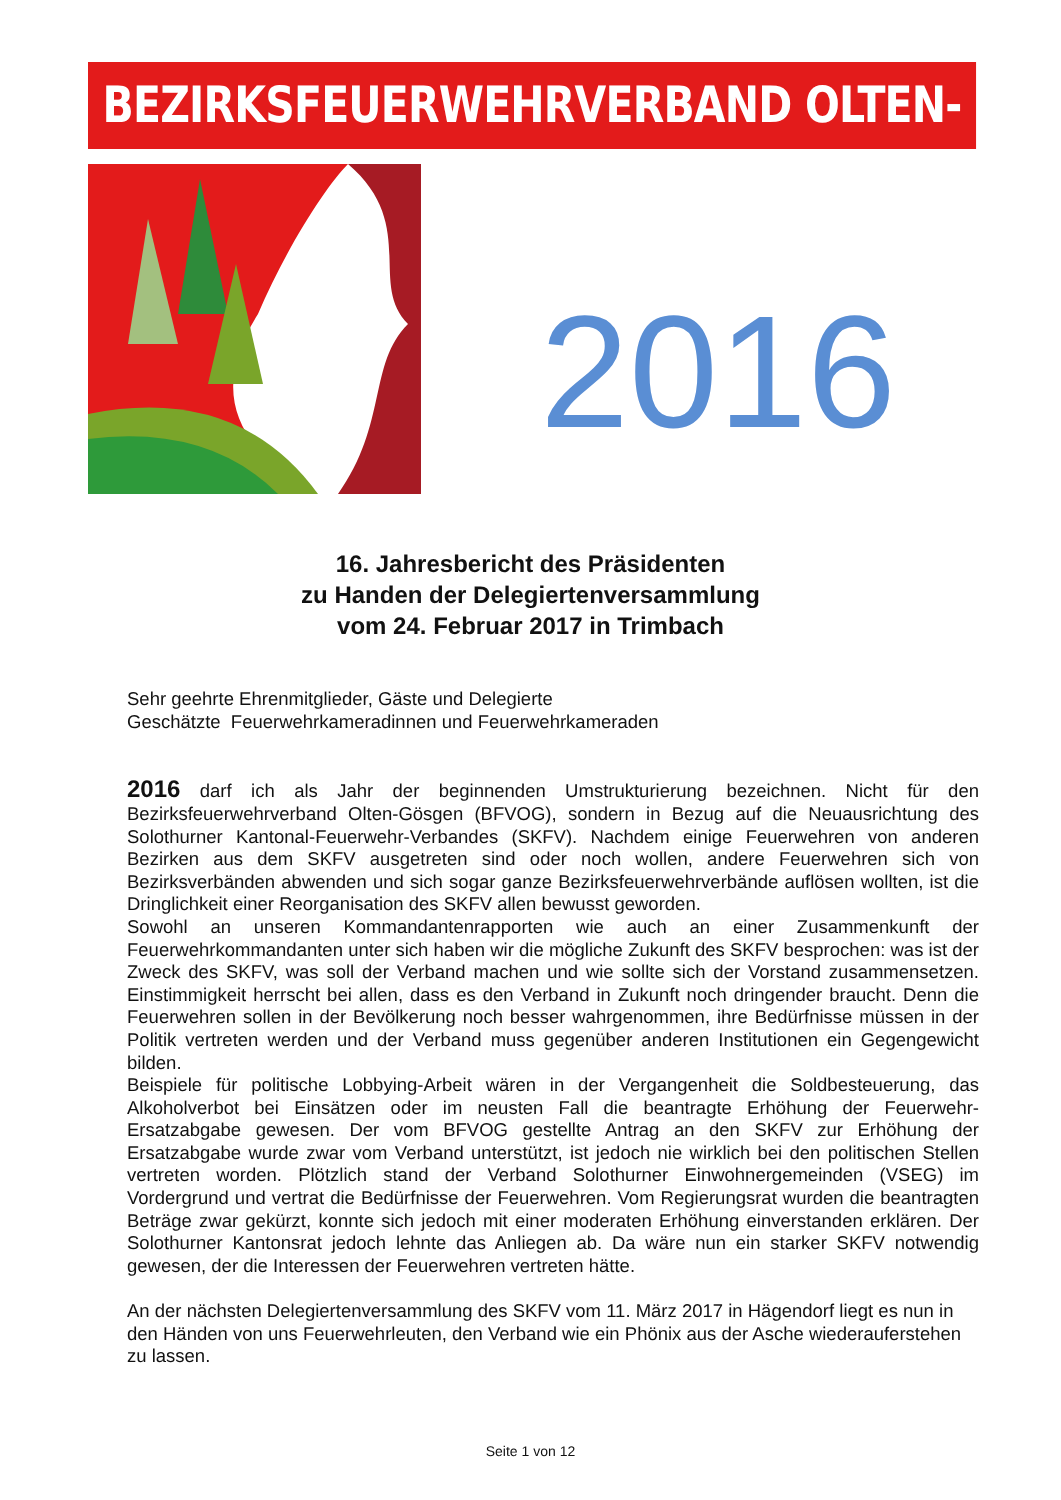BEZIRKSFEUERWEHRVERBAND OLTEN-GÖSGEN
2016
16. Jahresbericht des Präsidenten
zu Handen der Delegiertenversammlung
vom 24. Februar 2017 in Trimbach
Sehr geehrte Ehrenmitglieder, Gäste und Delegierte
Geschätzte Feuerwehrkameradinnen und Feuerwehrkameraden
2016 darf ich als Jahr der beginnenden Umstrukturierung bezeichnen. Nicht für den Bezirksfeuerwehrverband Olten-Gösgen (BFVOG), sondern in Bezug auf die Neuausrichtung des Solothurner Kantonal-Feuerwehr-Verbandes (SKFV). Nachdem einige Feuerwehren von anderen Bezirken aus dem SKFV ausgetreten sind oder noch wollen, andere Feuerwehren sich von Bezirksverbänden abwenden und sich sogar ganze Bezirksfeuerwehrverbände auflösen wollten, ist die Dringlichkeit einer Reorganisation des SKFV allen bewusst geworden.
Sowohl an unseren Kommandantenrapporten wie auch an einer Zusammenkunft der Feuerwehrkommandanten unter sich haben wir die mögliche Zukunft des SKFV besprochen: was ist der Zweck des SKFV, was soll der Verband machen und wie sollte sich der Vorstand zusammensetzen. Einstimmigkeit herrscht bei allen, dass es den Verband in Zukunft noch dringender braucht. Denn die Feuerwehren sollen in der Bevölkerung noch besser wahrgenommen, ihre Bedürfnisse müssen in der Politik vertreten werden und der Verband muss gegenüber anderen Institutionen ein Gegengewicht bilden.
Beispiele für politische Lobbying-Arbeit wären in der Vergangenheit die Soldbesteuerung, das Alkoholverbot bei Einsätzen oder im neusten Fall die beantragte Erhöhung der Feuerwehr-Ersatzabgabe gewesen. Der vom BFVOG gestellte Antrag an den SKFV zur Erhöhung der Ersatzabgabe wurde zwar vom Verband unterstützt, ist jedoch nie wirklich bei den politischen Stellen vertreten worden. Plötzlich stand der Verband Solothurner Einwohnergemeinden (VSEG) im Vordergrund und vertrat die Bedürfnisse der Feuerwehren. Vom Regierungsrat wurden die beantragten Beträge zwar gekürzt, konnte sich jedoch mit einer moderaten Erhöhung einverstanden erklären. Der Solothurner Kantonsrat jedoch lehnte das Anliegen ab. Da wäre nun ein starker SKFV notwendig gewesen, der die Interessen der Feuerwehren vertreten hätte.
An der nächsten Delegiertenversammlung des SKFV vom 11. März 2017 in Hägendorf liegt es nun in den Händen von uns Feuerwehrleuten, den Verband wie ein Phönix aus der Asche wiederauferstehen zu lassen.
Seite 1 von 12